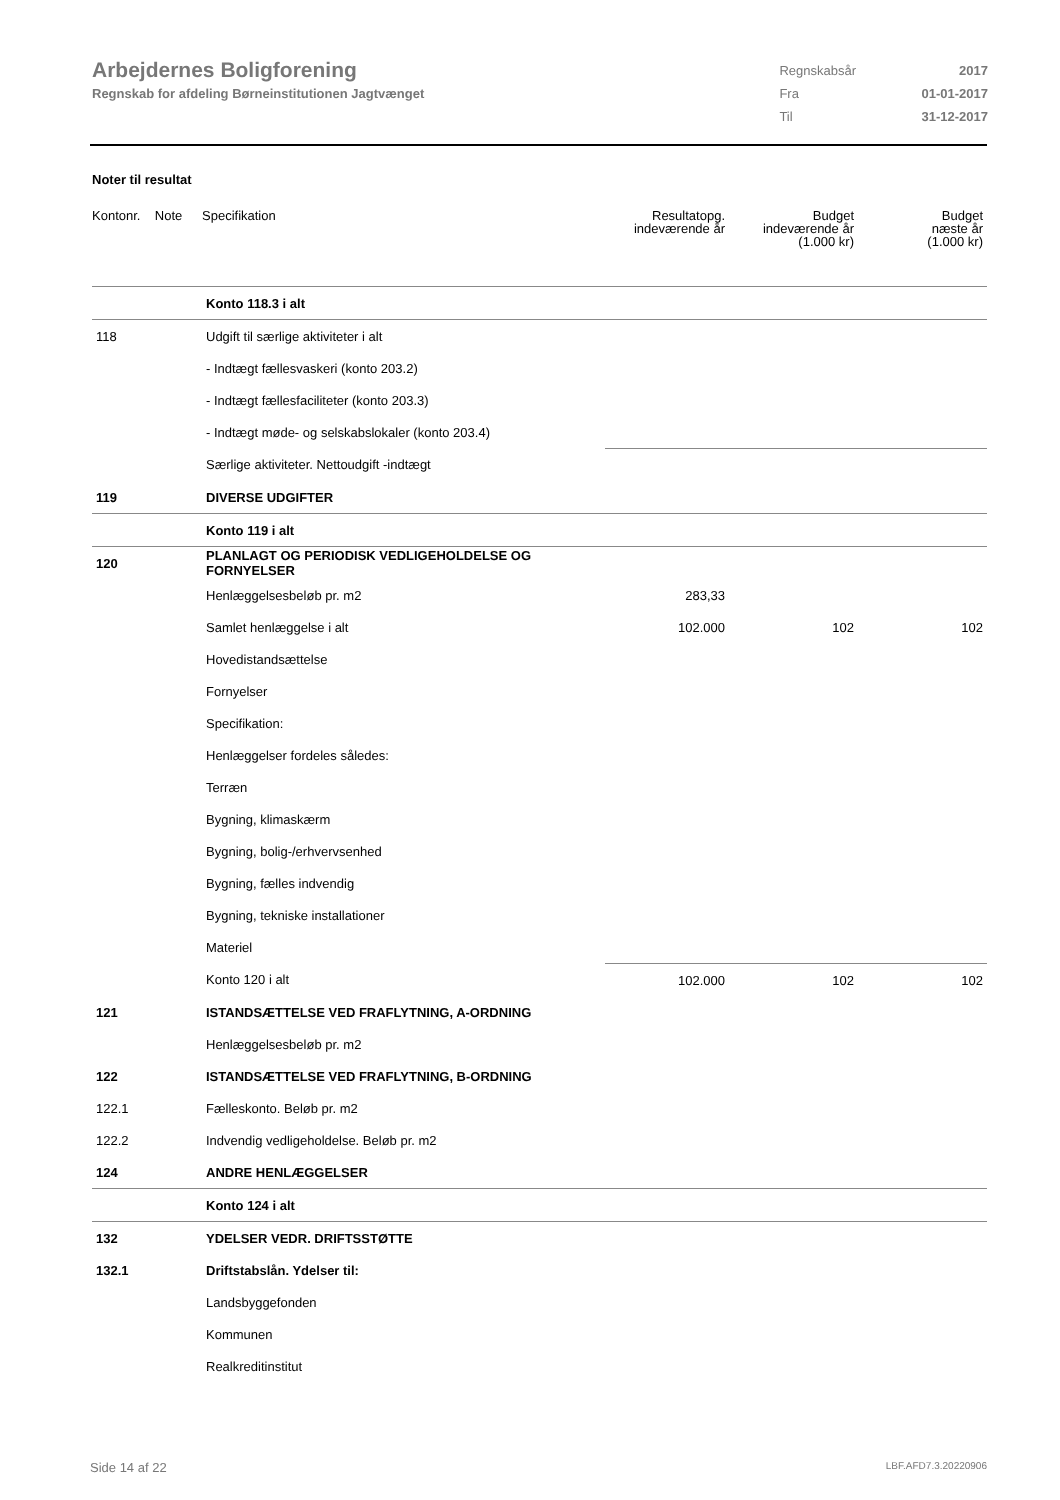Arbejdernes Boligforening
Regnskab for afdeling Børneinstitutionen Jagtvænget
| Regnskabsår | 2017 |
| Fra | 01-01-2017 |
| Til | 31-12-2017 |
Noter til resultat
| Kontonr. Note | Specifikation | Resultatopg. indeværende år | Budget indeværende år (1.000 kr) | Budget næste år (1.000 kr) |
| --- | --- | --- | --- | --- |
| | Konto 118.3 i alt | | | |
| 118 | Udgift til særlige aktiviteter i alt | | | |
| | - Indtægt fællesvaskeri (konto 203.2) | | | |
| | - Indtægt fællesfaciliteter (konto 203.3) | | | |
| | - Indtægt møde- og selskabslokaler (konto 203.4) | | | |
| | Særlige aktiviteter. Nettoudgift -indtægt | | | |
| 119 | DIVERSE UDGIFTER | | | |
| | Konto 119 i alt | | | |
| 120 | PLANLAGT OG PERIODISK VEDLIGEHOLDELSE OG FORNYELSER | | | |
| | Henlæggelsesbeløb pr. m2 | 283,33 | | |
| | Samlet henlæggelse i alt | 102.000 | 102 | 102 |
| | Hovedistandsættelse | | | |
| | Fornyelser | | | |
| | Specifikation: | | | |
| | Henlæggelser fordeles således: | | | |
| | Terræn | | | |
| | Bygning, klimaskærm | | | |
| | Bygning, bolig-/erhvervsenhed | | | |
| | Bygning, fælles indvendig | | | |
| | Bygning, tekniske installationer | | | |
| | Materiel | | | |
| | Konto 120 i alt | 102.000 | 102 | 102 |
| 121 | ISTANDSÆTTELSE VED FRAFLYTNING, A-ORDNING | | | |
| | Henlæggelsesbeløb pr. m2 | | | |
| 122 | ISTANDSÆTTELSE VED FRAFLYTNING, B-ORDNING | | | |
| 122.1 | Fælleskonto. Beløb pr. m2 | | | |
| 122.2 | Indvendig vedligeholdelse. Beløb pr. m2 | | | |
| 124 | ANDRE HENLÆGGELSER | | | |
| | Konto 124 i alt | | | |
| 132 | YDELSER VEDR. DRIFTSSTØTTE | | | |
| 132.1 | Driftstabslån. Ydelser til: | | | |
| | Landsbyggefonden | | | |
| | Kommunen | | | |
| | Realkreditinstitut | | | |
Side 14 af 22 LBF.AFD7.3.20220906